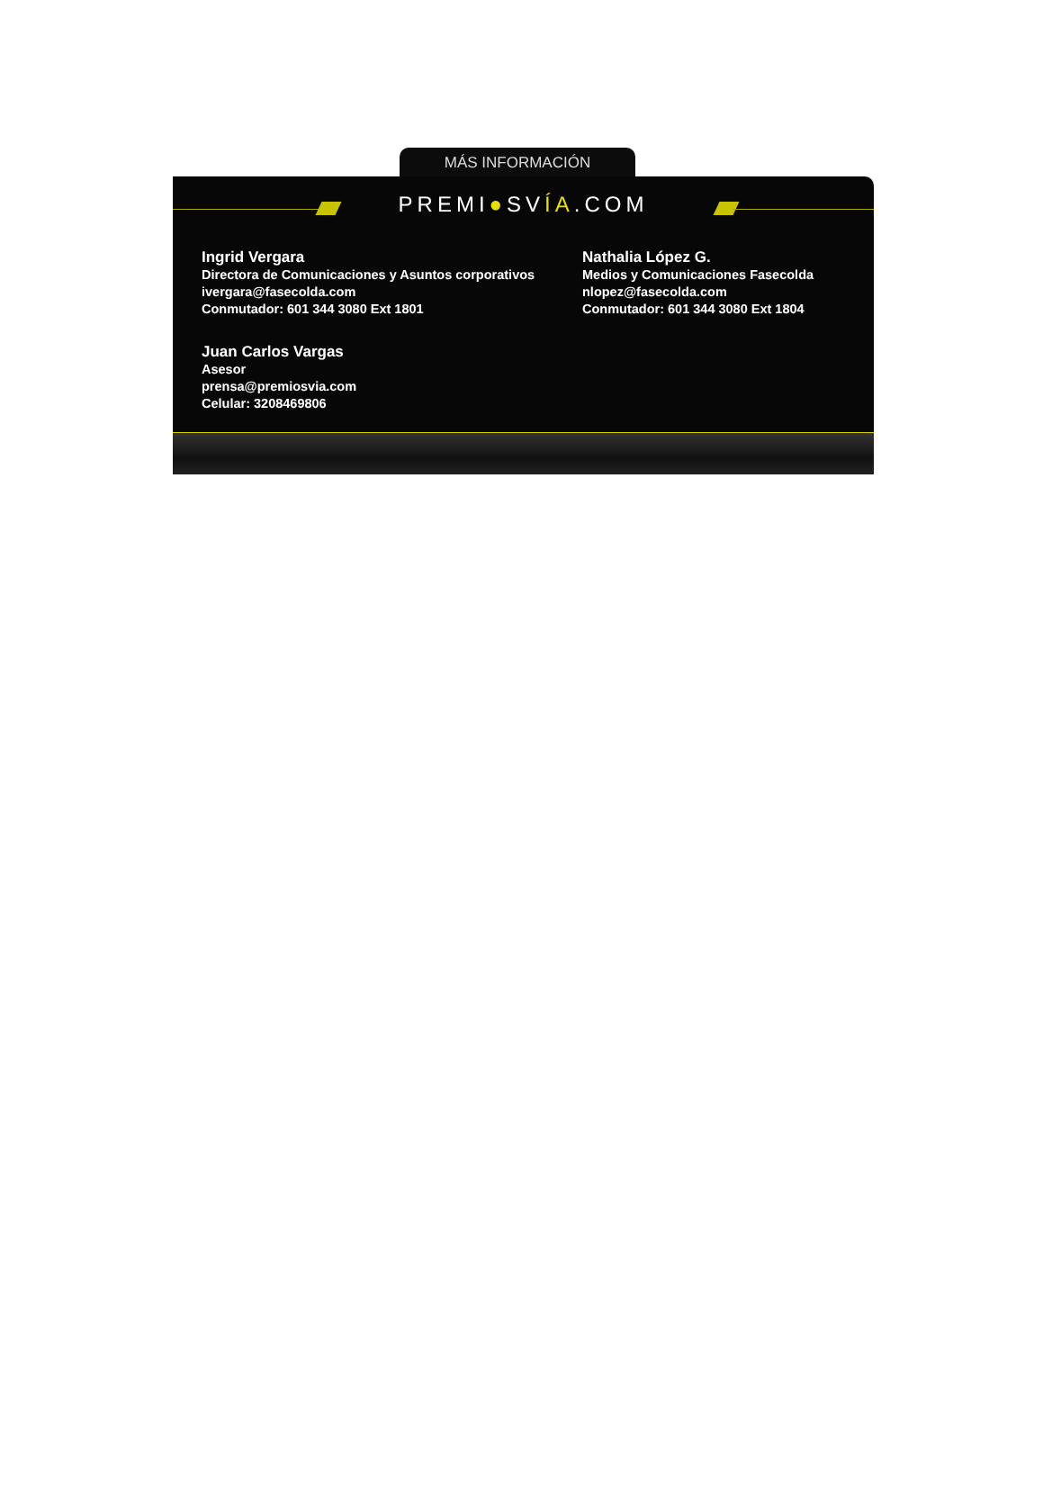MÁS INFORMACIÓN
PREMI●SVÍA.COM
Ingrid Vergara
Directora de Comunicaciones y Asuntos corporativos
ivergara@fasecolda.com
Conmutador: 601 344 3080 Ext 1801
Juan Carlos Vargas
Asesor
prensa@premiosvia.com
Celular: 3208469806
Nathalia López G.
Medios y Comunicaciones Fasecolda
nlopez@fasecolda.com
Conmutador: 601 344 3080 Ext 1804